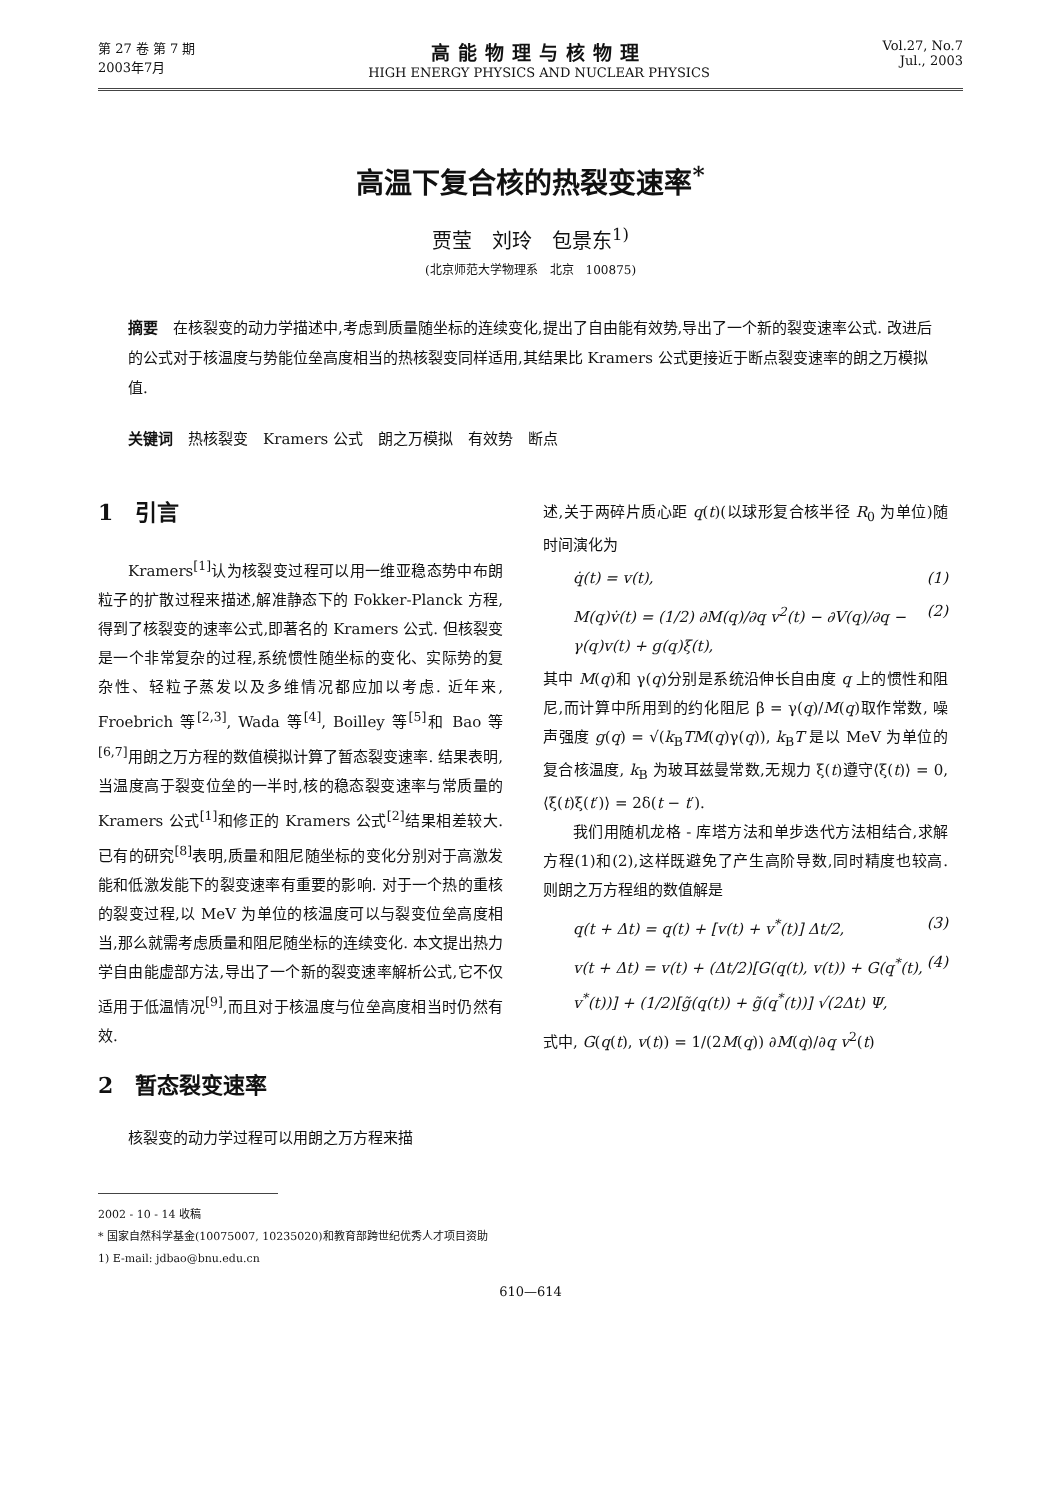第 27 卷 第 7 期
2003年7月
高能物理与核物理
HIGH ENERGY PHYSICS AND NUCLEAR PHYSICS
Vol.27, No.7
Jul., 2003
高温下复合核的热裂变速率<sup>*</sup>
贾莹　刘玲　包景东<sup>1)</sup>
(北京师范大学物理系　北京　100875)
摘要　在核裂变的动力学描述中,考虑到质量随坐标的连续变化,提出了自由能有效势,导出了一个新的裂变速率公式. 改进后的公式对于核温度与势能位垒高度相当的热核裂变同样适用,其结果比 Kramers 公式更接近于断点裂变速率的朗之万模拟值.
关键词　热核裂变　Kramers 公式　朗之万模拟　有效势　断点
1　引言
Kramers<sup>[1]</sup>认为核裂变过程可以用一维亚稳态势中布朗粒子的扩散过程来描述,解准静态下的 Fokker-Planck 方程,得到了核裂变的速率公式,即著名的 Kramers 公式. 但核裂变是一个非常复杂的过程,系统惯性随坐标的变化、实际势的复杂性、轻粒子蒸发以及多维情况都应加以考虑. 近年来, Froebrich 等<sup>[2,3]</sup>, Wada 等<sup>[4]</sup>, Boilley 等<sup>[5]</sup>和 Bao 等<sup>[6,7]</sup>用朗之万方程的数值模拟计算了暂态裂变速率. 结果表明,当温度高于裂变位垒的一半时,核的稳态裂变速率与常质量的 Kramers 公式<sup>[1]</sup>和修正的 Kramers 公式<sup>[2]</sup>结果相差较大. 已有的研究<sup>[8]</sup>表明,质量和阻尼随坐标的变化分别对于高激发能和低激发能下的裂变速率有重要的影响. 对于一个热的重核的裂变过程,以 MeV 为单位的核温度可以与裂变位垒高度相当,那么就需考虑质量和阻尼随坐标的连续变化. 本文提出热力学自由能虚部方法,导出了一个新的裂变速率解析公式,它不仅适用于低温情况<sup>[9]</sup>,而且对于核温度与位垒高度相当时仍然有效.
2　暂态裂变速率
核裂变的动力学过程可以用朗之万方程来描
2002 - 10 - 14 收稿
* 国家自然科学基金(10075007, 10235020)和教育部跨世纪优秀人才项目资助
1) E-mail: jdbao@bnu.edu.cn
述,关于两碎片质心距 q(t)(以球形复合核半径 R<sub>0</sub> 为单位)随时间演化为
q̇(t) = v(t), (1)
M(q)v̇(t) = (1/2) ∂M(q)/∂q v<sup>2</sup>(t) − ∂V(q)/∂q − γ(q)v(t) + g(q)ξ(t), (2)
其中 M(q)和 γ(q)分别是系统沿伸长自由度 q 上的惯性和阻尼,而计算中所用到的约化阻尼 β = γ(q)/M(q)取作常数, 噪声强度 g(q) = √(k<sub>B</sub>TM(q)γ(q)), k<sub>B</sub>T 是以 MeV 为单位的复合核温度, k<sub>B</sub> 为玻耳兹曼常数,无规力 ξ(t)遵守⟨ξ(t)⟩ = 0, ⟨ξ(t)ξ(t′)⟩ = 2δ(t − t′).
我们用随机龙格 - 库塔方法和单步迭代方法相结合,求解方程(1)和(2),这样既避免了产生高阶导数,同时精度也较高. 则朗之万方程组的数值解是
q(t + Δt) = q(t) + [v(t) + v<sup>*</sup>(t)] Δt/2, (3)
v(t + Δt) = v(t) + (Δt/2)[G(q(t), v(t)) + G(q<sup>*</sup>(t), v<sup>*</sup>(t))] + (1/2)[g̃(q(t)) + g̃(q<sup>*</sup>(t))] √(2Δt) Ψ, (4)
式中, G(q(t), v(t)) = 1/(2M(q)) ∂M(q)/∂q v<sup>2</sup>(t)
610—614